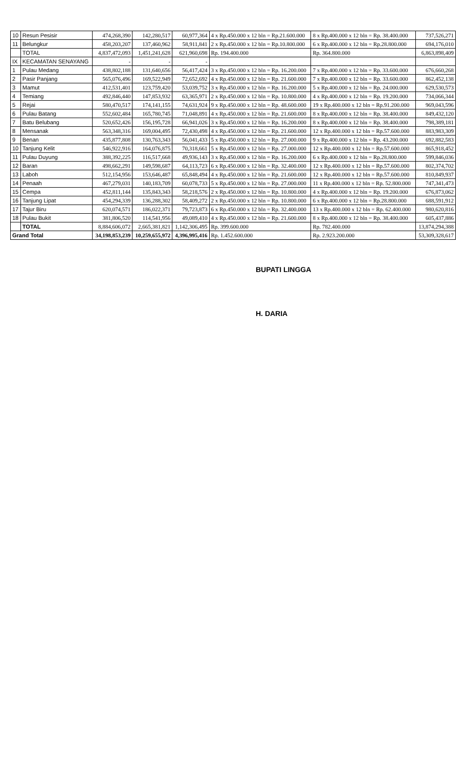| 10 | Resun Pesisir | 474,268,390 | 142,280,517 | 60,977,364 | 4 x Rp.450.000 x 12 bln = Rp.21.600.000 | 8 x Rp.400.000 x 12 bln = Rp. 38.400.000 | 737,526,271 |
| 11 | Belungkur | 458,203,207 | 137,460,962 | 58,911,841 | 2 x Rp.450.000 x 12 bln = Rp.10.800.000 | 6 x Rp.400.000 x 12 bln = Rp.28.800.000 | 694,176,010 |
| | TOTAL | 4,837,472,093 | 1,451,241,628 | 621,960,698 | Rp. 194.400.000 | Rp. 364.800.000 | 6,863,898,409 |
| IX | KECAMATAN SENAYANG | - | - | - | | | |
| 1 | Pulau Medang | 438,802,188 | 131,640,656 | 56,417,424 | 3 x Rp.450.000 x 12 bln = Rp. 16.200.000 | 7 x Rp.400.000 x 12 bln = Rp. 33.600.000 | 676,660,268 |
| 2 | Pasir Panjang | 565,076,496 | 169,522,949 | 72,652,692 | 4 x Rp.450.000 x 12 bln = Rp. 21.600.000 | 7 x Rp.400.000 x 12 bln = Rp. 33.600.000 | 862,452,138 |
| 3 | Mamut | 412,531,401 | 123,759,420 | 53,039,752 | 3 x Rp.450.000 x 12 bln = Rp. 16.200.000 | 5 x Rp.400.000 x 12 bln = Rp. 24.000.000 | 629,530,573 |
| 4 | Temiang | 492,846,440 | 147,853,932 | 63,365,971 | 2 x Rp.450.000 x 12 bln = Rp. 10.800.000 | 4 x Rp.400.000 x 12 bln = Rp. 19.200.000 | 734,066,344 |
| 5 | Rejai | 580,470,517 | 174,141,155 | 74,631,924 | 9 x Rp.450.000 x 12 bln = Rp. 48.600.000 | 19 x Rp.400.000 x 12 bln = Rp.91.200.000 | 969,043,596 |
| 6 | Pulau Batang | 552,602,484 | 165,780,745 | 71,048,891 | 4 x Rp.450.000 x 12 bln = Rp. 21.600.000 | 8 x Rp.400.000 x 12 bln = Rp. 38.400.000 | 849,432,120 |
| 7 | Batu Belubang | 520,652,426 | 156,195,728 | 66,941,026 | 3 x Rp.450.000 x 12 bln = Rp. 16.200.000 | 8 x Rp.400.000 x 12 bln = Rp. 38.400.000 | 798,389,181 |
| 8 | Mensanak | 563,348,316 | 169,004,495 | 72,430,498 | 4 x Rp.450.000 x 12 bln = Rp. 21.600.000 | 12 x Rp.400.000 x 12 bln = Rp.57.600.000 | 883,983,309 |
| 9 | Benan | 435,877,808 | 130,763,343 | 56,041,433 | 5 x Rp.450.000 x 12 bln = Rp. 27.000.000 | 9 x Rp.400.000 x 12 bln = Rp. 43.200.000 | 692,882,583 |
| 10 | Tanjung Kelit | 546,922,916 | 164,076,875 | 70,318,661 | 5 x Rp.450.000 x 12 bln = Rp. 27.000.000 | 12 x Rp.400.000 x 12 bln = Rp.57.600.000 | 865,918,452 |
| 11 | Pulau Duyung | 388,392,225 | 116,517,668 | 49,936,143 | 3 x Rp.450.000 x 12 bln = Rp. 16.200.000 | 6 x Rp.400.000 x 12 bln = Rp.28.800.000 | 599,846,036 |
| 12 | Baran | 498,662,291 | 149,598,687 | 64,113,723 | 6 x Rp.450.000 x 12 bln = Rp. 32.400.000 | 12 x Rp.400.000 x 12 bln = Rp.57.600.000 | 802,374,702 |
| 13 | Laboh | 512,154,956 | 153,646,487 | 65,848,494 | 4 x Rp.450.000 x 12 bln = Rp. 21.600.000 | 12 x Rp.400.000 x 12 bln = Rp.57.600.000 | 810,849,937 |
| 14 | Penaah | 467,279,031 | 140,183,709 | 60,078,733 | 5 x Rp.450.000 x 12 bln = Rp. 27.000.000 | 11 x Rp.400.000 x 12 bln = Rp. 52.800.000 | 747,341,473 |
| 15 | Cempa | 452,811,144 | 135,843,343 | 58,218,576 | 2 x Rp.450.000 x 12 bln = Rp. 10.800.000 | 4 x Rp.400.000 x 12 bln = Rp. 19.200.000 | 676,873,062 |
| 16 | Tanjung Lipat | 454,294,339 | 136,288,302 | 58,409,272 | 2 x Rp.450.000 x 12 bln = Rp. 10.800.000 | 6 x Rp.400.000 x 12 bln = Rp.28.800.000 | 688,591,912 |
| 17 | Tajur Biru | 620,074,571 | 186,022,371 | 79,723,873 | 6 x Rp.450.000 x 12 bln = Rp. 32.400.000 | 13 x Rp.400.000 x 12 bln = Rp. 62.400.000 | 980,620,816 |
| 18 | Pulau Bukit | 381,806,520 | 114,541,956 | 49,089,410 | 4 x Rp.450.000 x 12 bln = Rp. 21.600.000 | 8 x Rp.400.000 x 12 bln = Rp. 38.400.000 | 605,437,886 |
| | TOTAL | 8,884,606,072 | 2,665,381,821 | 1,142,306,495 | Rp. 399.600.000 | Rp. 782.400.000 | 13,874,294,388 |
| Grand Total | | 34,198,853,239 | 10,259,655,972 | 4,396,995,416 | Rp. 1.452.600.000 | Rp. 2.923.200.000 | 53,309,328,617 |
BUPATI LINGGA
H. DARIA